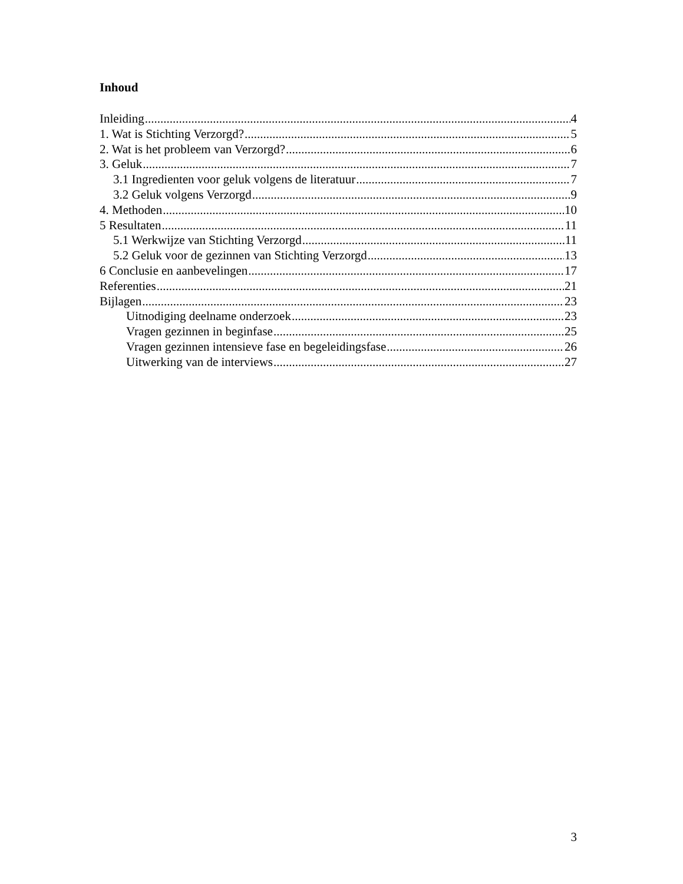Inhoud
Inleiding 4
1. Wat is Stichting Verzorgd? 5
2. Wat is het probleem van Verzorgd? 6
3. Geluk 7
3.1 Ingredienten voor geluk volgens de literatuur 7
3.2 Geluk volgens Verzorgd 9
4. Methoden 10
5 Resultaten 11
5.1 Werkwijze van Stichting Verzorgd 11
5.2 Geluk voor de gezinnen van Stichting Verzorgd 13
6 Conclusie en aanbevelingen 17
Referenties 21
Bijlagen 23
Uitnodiging deelname onderzoek 23
Vragen gezinnen in beginfase 25
Vragen gezinnen intensieve fase en begeleidingsfase 26
Uitwerking van de interviews 27
3